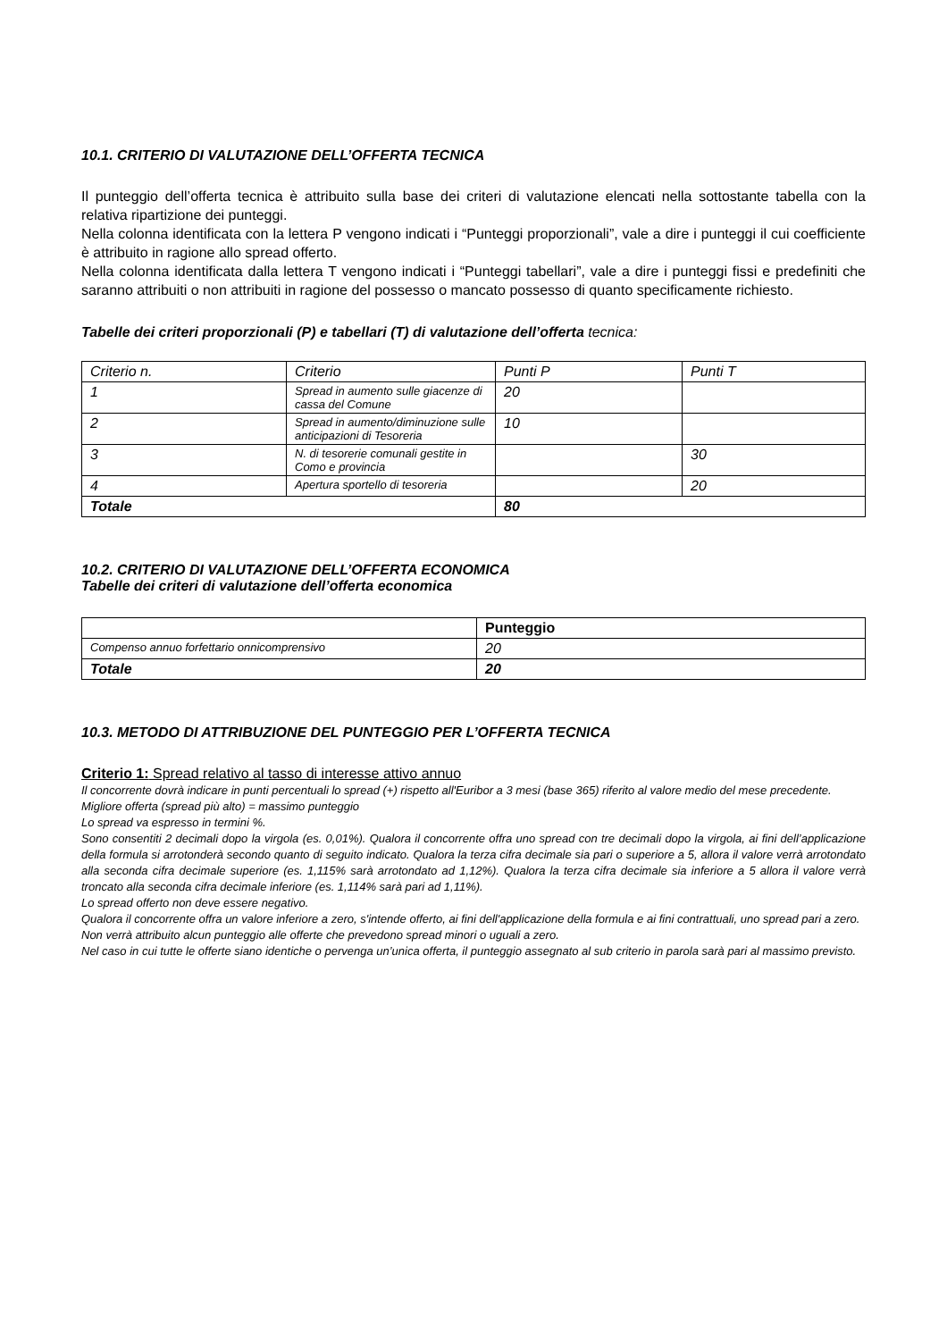10.1. CRITERIO DI VALUTAZIONE DELL’OFFERTA TECNICA
Il punteggio dell’offerta tecnica è attribuito sulla base dei criteri di valutazione elencati nella sottostante tabella con la relativa ripartizione dei punteggi.
Nella colonna identificata con la lettera P vengono indicati i “Punteggi proporzionali”, vale a dire i punteggi il cui coefficiente è attribuito in ragione allo spread offerto.
Nella colonna identificata dalla lettera T vengono indicati i “Punteggi tabellari”, vale a dire i punteggi fissi e predefiniti che saranno attribuiti o non attribuiti in ragione del possesso o mancato possesso di quanto specificamente richiesto.
Tabelle dei criteri proporzionali (P) e tabellari (T) di valutazione dell’offerta tecnica:
| Criterio n. | Criterio | Punti P | Punti T |
| 1 | Spread in aumento sulle giacenze di cassa del Comune | 20 | |
| 2 | Spread in aumento/diminuzione sulle anticipazioni di Tesoreria | 10 | |
| 3 | N. di tesorerie comunali gestite in Como e provincia | | 30 |
| 4 | Apertura sportello di tesoreria | | 20 |
| Totale | | 80 | |
10.2. CRITERIO DI VALUTAZIONE DELL’OFFERTA ECONOMICA
Tabelle dei criteri di valutazione dell’offerta economica
| | Punteggio |
| Compenso annuo forfettario onnicomprensivo | 20 |
| Totale | 20 |
10.3. METODO DI ATTRIBUZIONE DEL PUNTEGGIO PER L’OFFERTA TECNICA
Criterio 1: Spread relativo al tasso di interesse attivo annuo
Il concorrente dovrà indicare in punti percentuali lo spread (+) rispetto all'Euribor a 3 mesi (base 365) riferito al valore medio del mese precedente.
Migliore offerta (spread più alto) = massimo punteggio
Lo spread va espresso in termini %.
Sono consentiti 2 decimali dopo la virgola (es. 0,01%). Qualora il concorrente offra uno spread con tre decimali dopo la virgola, ai fini dell’applicazione della formula si arrotonderà secondo quanto di seguito indicato. Qualora la terza cifra decimale sia pari o superiore a 5, allora il valore verrà arrotondato alla seconda cifra decimale superiore (es. 1,115% sarà arrotondato ad 1,12%). Qualora la terza cifra decimale sia inferiore a 5 allora il valore verrà troncato alla seconda cifra decimale inferiore (es. 1,114% sarà pari ad 1,11%).
Lo spread offerto non deve essere negativo.
Qualora il concorrente offra un valore inferiore a zero, s'intende offerto, ai fini dell'applicazione della formula e ai fini contrattuali, uno spread pari a zero.
Non verrà attribuito alcun punteggio alle offerte che prevedono spread minori o uguali a zero.
Nel caso in cui tutte le offerte siano identiche o pervenga un’unica offerta, il punteggio assegnato al sub criterio in parola sarà pari al massimo previsto.